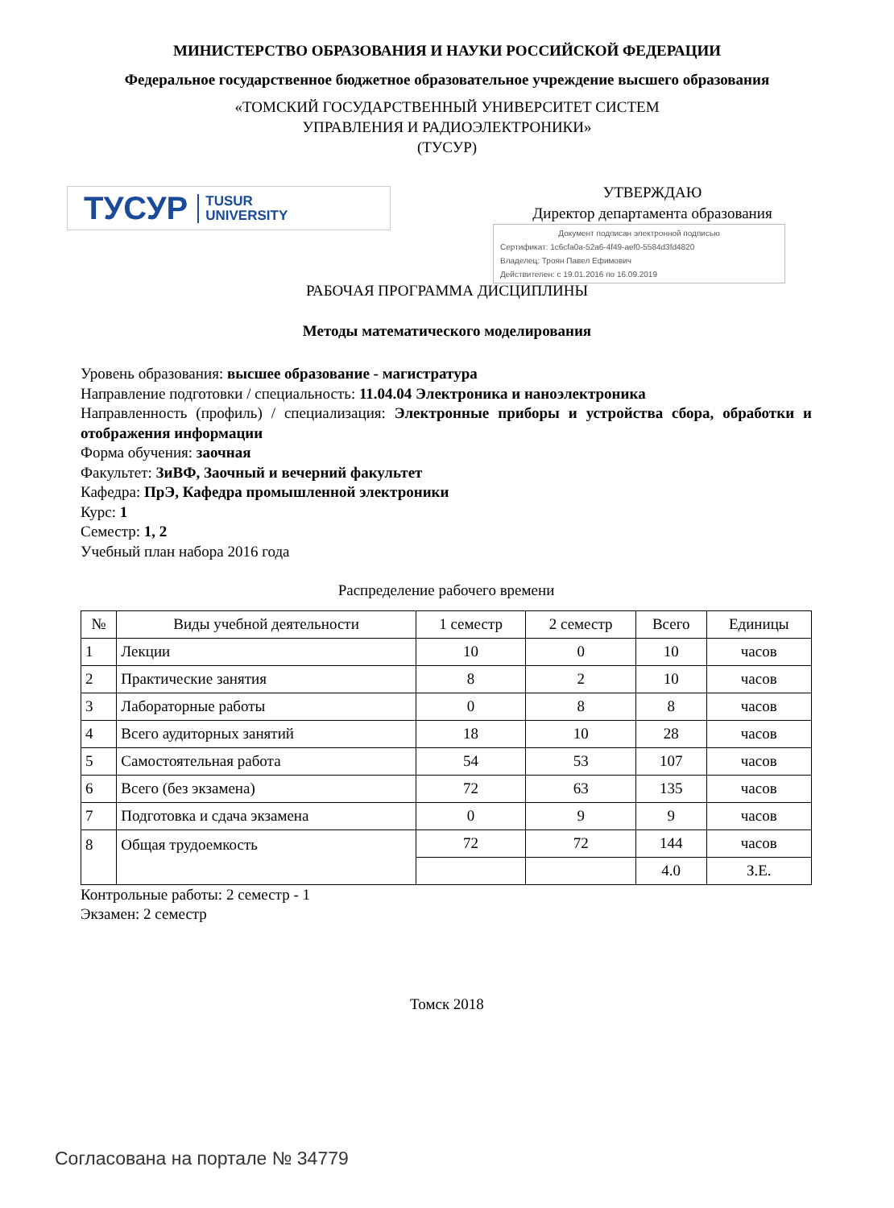МИНИСТЕРСТВО ОБРАЗОВАНИЯ И НАУКИ РОССИЙСКОЙ ФЕДЕРАЦИИ
Федеральное государственное бюджетное образовательное учреждение высшего образования
«ТОМСКИЙ ГОСУДАРСТВЕННЫЙ УНИВЕРСИТЕТ СИСТЕМ
УПРАВЛЕНИЯ И РАДИОЭЛЕКТРОНИКИ»
(ТУСУР)
ТУСУР TUSUR
UNIVERSITY
УТВЕРЖДАЮ
Директор департамента образования
Документ подписан электронной подписью
Сертификат: 1c6cfa0a-52a6-4f49-aef0-5584d3fd4820
Владелец: Троян Павел Ефимович
Действителен: с 19.01.2016 по 16.09.2019
РАБОЧАЯ ПРОГРАММА ДИСЦИПЛИНЫ
Методы математического моделирования
Уровень образования: высшее образование - магистратура
Направление подготовки / специальность: 11.04.04 Электроника и наноэлектроника
Направленность (профиль) / специализация: Электронные приборы и устройства сбора, обработки и отображения информации
Форма обучения: заочная
Факультет: ЗиВФ, Заочный и вечерний факультет
Кафедра: ПрЭ, Кафедра промышленной электроники
Курс: 1
Семестр: 1, 2
Учебный план набора 2016 года
Распределение рабочего времени
| № | Виды учебной деятельности | 1 семестр | 2 семестр | Всего | Единицы |
| --- | --- | --- | --- | --- | --- |
| 1 | Лекции | 10 | 0 | 10 | часов |
| 2 | Практические занятия | 8 | 2 | 10 | часов |
| 3 | Лабораторные работы | 0 | 8 | 8 | часов |
| 4 | Всего аудиторных занятий | 18 | 10 | 28 | часов |
| 5 | Самостоятельная работа | 54 | 53 | 107 | часов |
| 6 | Всего (без экзамена) | 72 | 63 | 135 | часов |
| 7 | Подготовка и сдача экзамена | 0 | 9 | 9 | часов |
| 8 | Общая трудоемкость | 72 | 72 | 144 | часов |
| | | | | 4.0 | З.Е. |
Контрольные работы: 2 семестр - 1
Экзамен: 2 семестр
Томск 2018
Согласована на портале № 34779